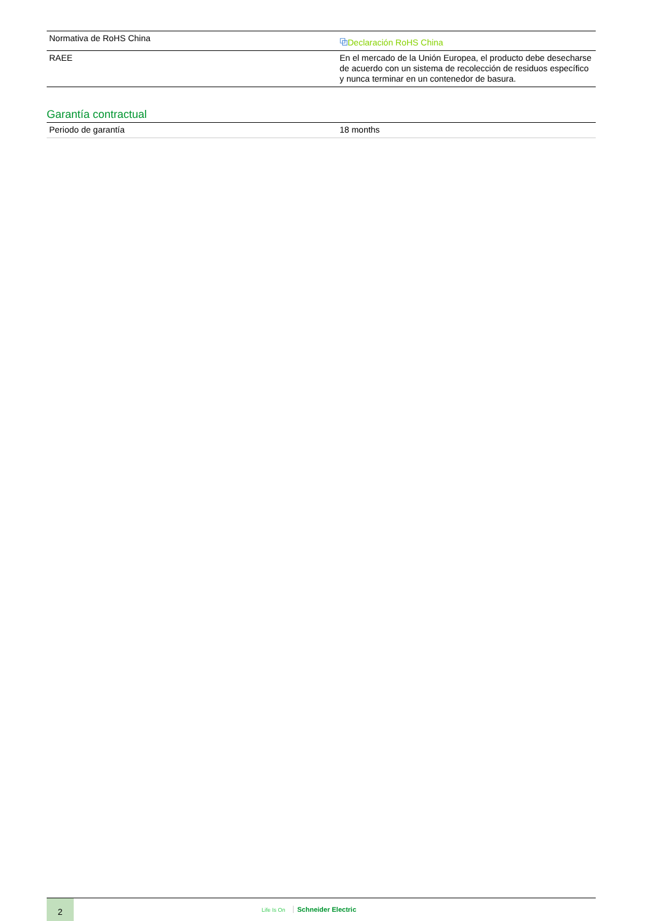| Normativa de RoHS China | ⧉ Declaración RoHS China |
| RAEE | En el mercado de la Unión Europea, el producto debe desecharse de acuerdo con un sistema de recolección de residuos específico y nunca terminar en un contenedor de basura. |
Garantía contractual
| Periodo de garantía | 18 months |
2
Life Is On Schneider Electric